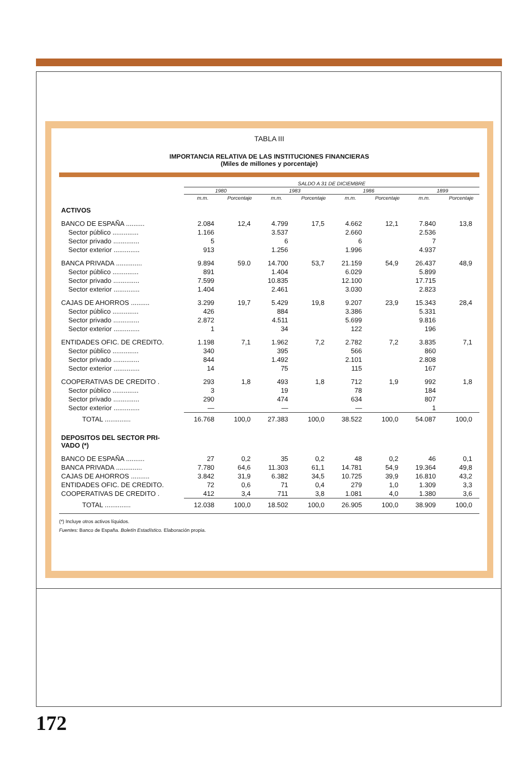TABLA III
IMPORTANCIA RELATIVA DE LAS INSTITUCIONES FINANCIERAS
(Miles de millones y porcentaje)
| | SALDO A 31 DE DICIEMBRE | | | | | | | |
| --- | --- | --- | --- | --- | --- | --- | --- | --- |
| | 1980 | | 1983 | | 1986 | | 1899 | |
| | m.m. | Porcentaje | m.m. | Porcentaje | m.m. | Porcentaje | m.m. | Porcentaje |
| ACTIVOS | | | | | | | | |
| BANCO DE ESPAÑA .......... | 2.084 | 12,4 | 4.799 | 17,5 | 4.662 | 12,1 | 7.840 | 13,8 |
| Sector público .............. | 1.166 | | 3.537 | | 2.660 | | 2.536 | |
| Sector privado .............. | 5 | | 6 | | 6 | | 7 | |
| Sector exterior .............. | 913 | | 1.256 | | 1.996 | | 4.937 | |
| BANCA PRIVADA .............. | 9.894 | 59.0 | 14.700 | 53,7 | 21.159 | 54,9 | 26.437 | 48,9 |
| Sector público .............. | 891 | | 1.404 | | 6.029 | | 5.899 | |
| Sector privado .............. | 7.599 | | 10.835 | | 12.100 | | 17.715 | |
| Sector exterior .............. | 1.404 | | 2.461 | | 3.030 | | 2.823 | |
| CAJAS DE AHORROS .......... | 3.299 | 19,7 | 5.429 | 19,8 | 9.207 | 23,9 | 15.343 | 28,4 |
| Sector público .............. | 426 | | 884 | | 3.386 | | 5.331 | |
| Sector privado .............. | 2.872 | | 4.511 | | 5.699 | | 9.816 | |
| Sector exterior .............. | 1 | | 34 | | 122 | | 196 | |
| ENTIDADES OFIC. DE CREDITO. | 1.198 | 7,1 | 1.962 | 7,2 | 2.782 | 7,2 | 3.835 | 7,1 |
| Sector público .............. | 340 | | 395 | | 566 | | 860 | |
| Sector privado .............. | 844 | | 1.492 | | 2.101 | | 2.808 | |
| Sector exterior .............. | 14 | | 75 | | 115 | | 167 | |
| COOPERATIVAS DE CREDITO . | 293 | 1,8 | 493 | 1,8 | 712 | 1,9 | 992 | 1,8 |
| Sector público .............. | 3 | | 19 | | 78 | | 184 | |
| Sector privado .............. | 290 | | 474 | | 634 | | 807 | |
| Sector exterior .............. | — | | — | | — | | 1 | |
| TOTAL .............. | 16.768 | 100,0 | 27.383 | 100,0 | 38.522 | 100,0 | 54.087 | 100,0 |
| DEPOSITOS DEL SECTOR PRI- VADO (*) | | | | | | | | |
| BANCO DE ESPAÑA .......... | 27 | 0,2 | 35 | 0,2 | 48 | 0,2 | 46 | 0,1 |
| BANCA PRIVADA .............. | 7.780 | 64,6 | 11.303 | 61,1 | 14.781 | 54,9 | 19.364 | 49,8 |
| CAJAS DE AHORROS .......... | 3.842 | 31,9 | 6.382 | 34,5 | 10.725 | 39,9 | 16.810 | 43,2 |
| ENTIDADES OFIC. DE CREDITO. | 72 | 0,6 | 71 | 0,4 | 279 | 1,0 | 1.309 | 3,3 |
| COOPERATIVAS DE CREDITO . | 412 | 3,4 | 711 | 3,8 | 1.081 | 4,0 | 1.380 | 3,6 |
| TOTAL .............. | 12.038 | 100,0 | 18.502 | 100,0 | 26.905 | 100,0 | 38.909 | 100,0 |
(*) Incluye otros activos líquidos.
Fuentes: Banco de España. Boletín Estadístico. Elaboración propia.
172